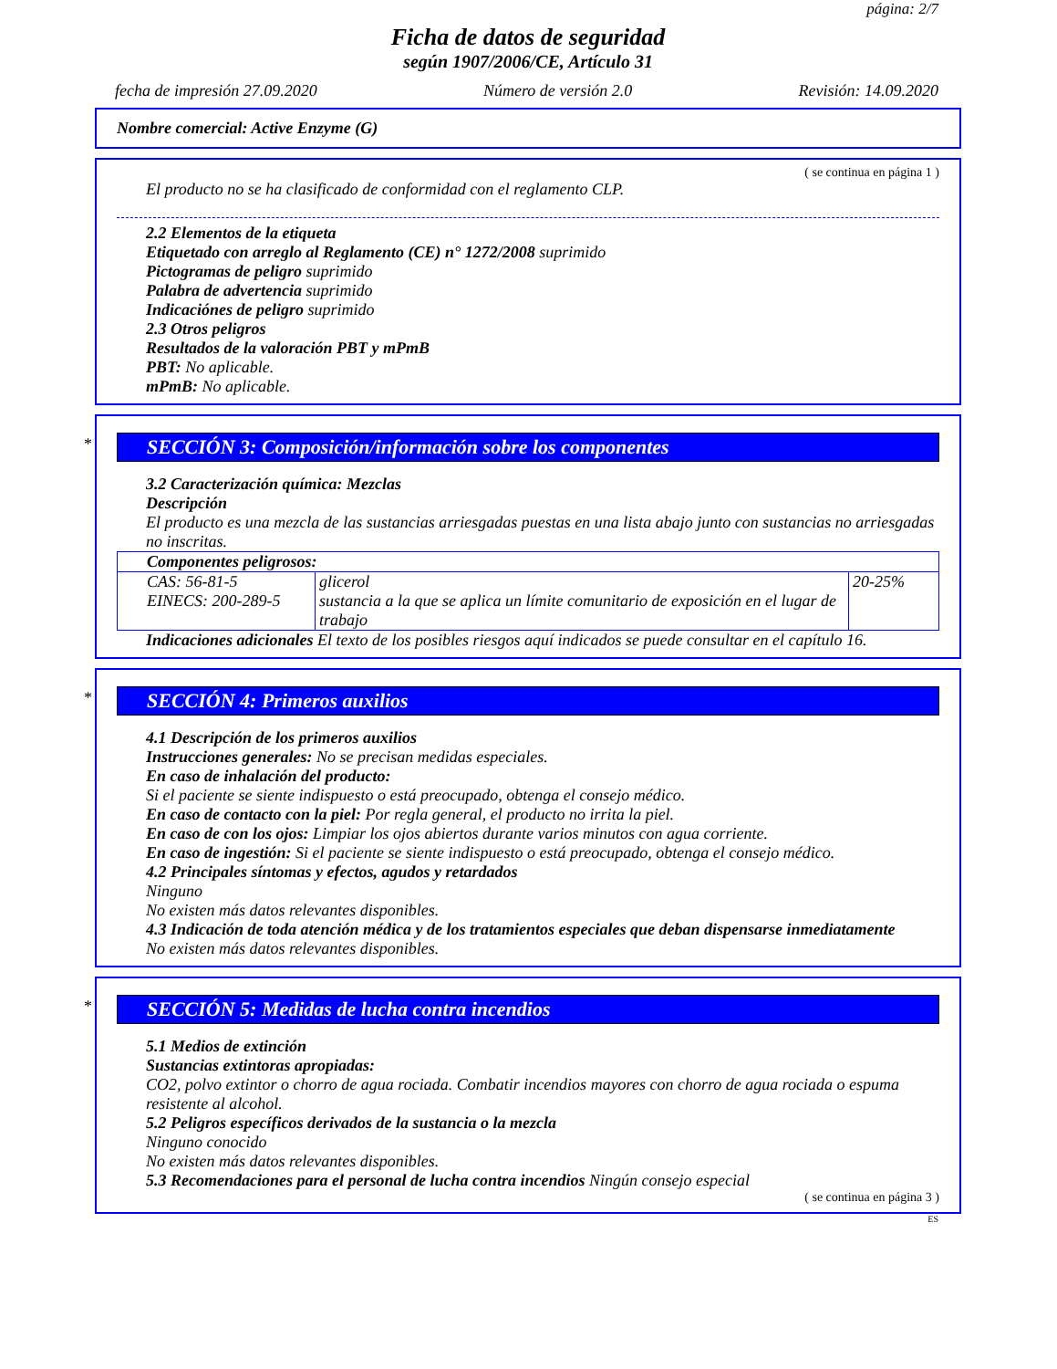página: 2/7
Ficha de datos de seguridad
según 1907/2006/CE, Artículo 31
fecha de impresión 27.09.2020 Número de versión 2.0 Revisión: 14.09.2020
Nombre comercial: Active Enzyme (G)
( se continua en página 1 )
El producto no se ha clasificado de conformidad con el reglamento CLP.
2.2 Elementos de la etiqueta
Etiquetado con arreglo al Reglamento (CE) n° 1272/2008 suprimido
Pictogramas de peligro suprimido
Palabra de advertencia suprimido
Indicaciónes de peligro suprimido
2.3 Otros peligros
Resultados de la valoración PBT y mPmB
PBT: No aplicable.
mPmB: No aplicable.
*
SECCIÓN 3: Composición/información sobre los componentes
3.2 Caracterización química: Mezclas
Descripción
El producto es una mezcla de las sustancias arriesgadas puestas en una lista abajo junto con sustancias no arriesgadas no inscritas.
| Componentes peligrosos: | | |
| --- | --- | --- |
| CAS: 56-81-5 EINECS: 200-289-5 | glicerol sustancia a la que se aplica un límite comunitario de exposición en el lugar de trabajo | 20-25% |
Indicaciones adicionales El texto de los posibles riesgos aquí indicados se puede consultar en el capítulo 16.
*
SECCIÓN 4: Primeros auxilios
4.1 Descripción de los primeros auxilios
Instrucciones generales: No se precisan medidas especiales.
En caso de inhalación del producto:
Si el paciente se siente indispuesto o está preocupado, obtenga el consejo médico.
En caso de contacto con la piel: Por regla general, el producto no irrita la piel.
En caso de con los ojos: Limpiar los ojos abiertos durante varios minutos con agua corriente.
En caso de ingestión: Si el paciente se siente indispuesto o está preocupado, obtenga el consejo médico.
4.2 Principales síntomas y efectos, agudos y retardados
Ninguno
No existen más datos relevantes disponibles.
4.3 Indicación de toda atención médica y de los tratamientos especiales que deban dispensarse inmediatamente
No existen más datos relevantes disponibles.
*
SECCIÓN 5: Medidas de lucha contra incendios
5.1 Medios de extinción
Sustancias extintoras apropiadas:
CO2, polvo extintor o chorro de agua rociada. Combatir incendios mayores con chorro de agua rociada o espuma resistente al alcohol.
5.2 Peligros específicos derivados de la sustancia o la mezcla
Ninguno conocido
No existen más datos relevantes disponibles.
5.3 Recomendaciones para el personal de lucha contra incendios Ningún consejo especial
( se continua en página 3 )
ES